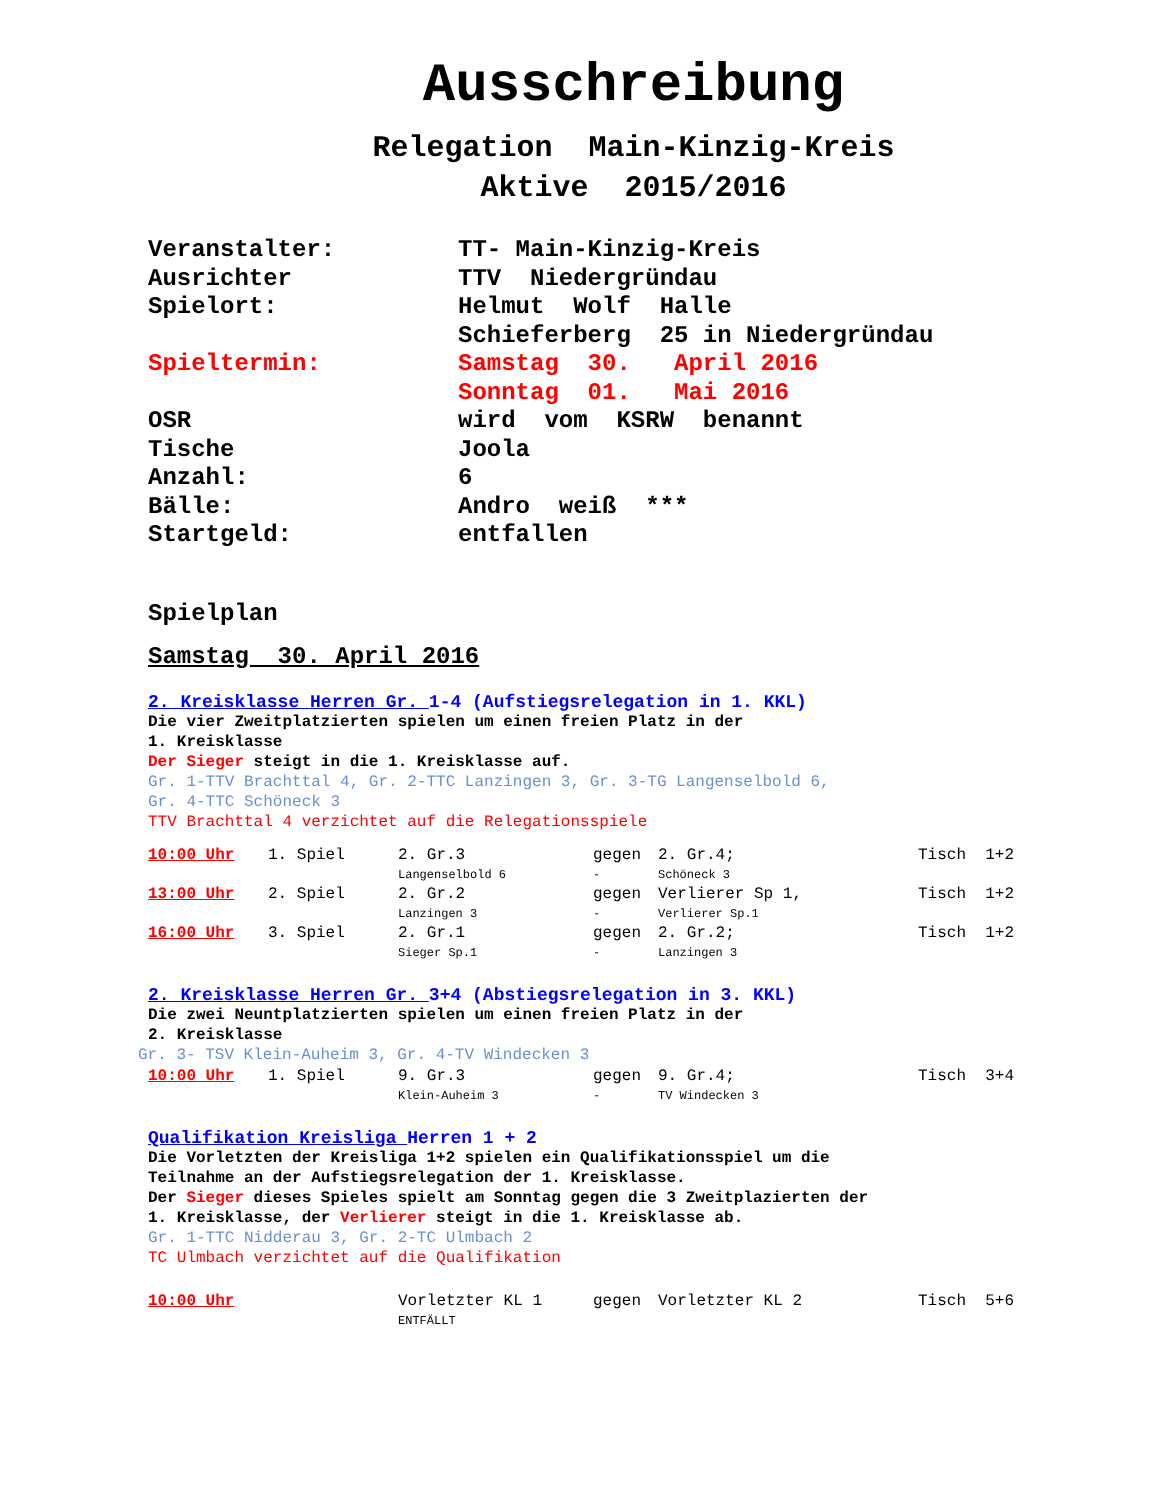Ausschreibung
Relegation Main-Kinzig-Kreis
Aktive 2015/2016
| Veranstalter: | TT- Main-Kinzig-Kreis |
| Ausrichter | TTV Niedergründau |
| Spielort: | Helmut Wolf Halle Schieferberg 25 in Niedergründau |
| Spieltermin: | Samstag 30. April 2016 Sonntag 01. Mai 2016 |
| OSR | wird vom KSRW benannt |
| Tische | Joola |
| Anzahl: | 6 |
| Bälle: | Andro weiß *** |
| Startgeld: | entfallen |
Spielplan
Samstag 30. April 2016
2. Kreisklasse Herren Gr. 1-4 (Aufstiegsrelegation in 1. KKL)
Die vier Zweitplatzierten spielen um einen freien Platz in der
1. Kreisklasse
Der Sieger steigt in die 1. Kreisklasse auf.
Gr. 1-TTV Brachttal 4, Gr. 2-TTC Lanzingen 3, Gr. 3-TG Langenselbold 6,
Gr. 4-TTC Schöneck 3
TTV Brachttal 4 verzichtet auf die Relegationsspiele
| 10:00 Uhr | 1. Spiel | 2. Gr.3 Langenselbold 6 | gegen - | 2. Gr.4; Schöneck 3 | Tisch 1+2 |
| 13:00 Uhr | 2. Spiel | 2. Gr.2 Lanzingen 3 | gegen - | Verlierer Sp 1, Verlierer Sp.1 | Tisch 1+2 |
| 16:00 Uhr | 3. Spiel | 2. Gr.1 Sieger Sp.1 | gegen - | 2. Gr.2; Lanzingen 3 | Tisch 1+2 |
2. Kreisklasse Herren Gr. 3+4 (Abstiegsrelegation in 3. KKL)
Die zwei Neuntplatzierten spielen um einen freien Platz in der
2. Kreisklasse
Gr. 3- TSV Klein-Auheim 3, Gr. 4-TV Windecken 3
| 10:00 Uhr | 1. Spiel | 9. Gr.3 Klein-Auheim 3 | gegen - | 9. Gr.4; TV Windecken 3 | Tisch 3+4 |
Qualifikation Kreisliga Herren 1 + 2
Die Vorletzten der Kreisliga 1+2 spielen ein Qualifikationsspiel um die
Teilnahme an der Aufstiegsrelegation der 1. Kreisklasse.
Der Sieger dieses Spieles spielt am Sonntag gegen die 3 Zweitplazierten der
1. Kreisklasse, der Verlierer steigt in die 1. Kreisklasse ab.
Gr. 1-TTC Nidderau 3, Gr. 2-TC Ulmbach 2
TC Ulmbach verzichtet auf die Qualifikation
| 10:00 Uhr | Vorletzter KL 1 ENTFÄLLT | gegen | Vorletzter KL 2 | Tisch 5+6 |